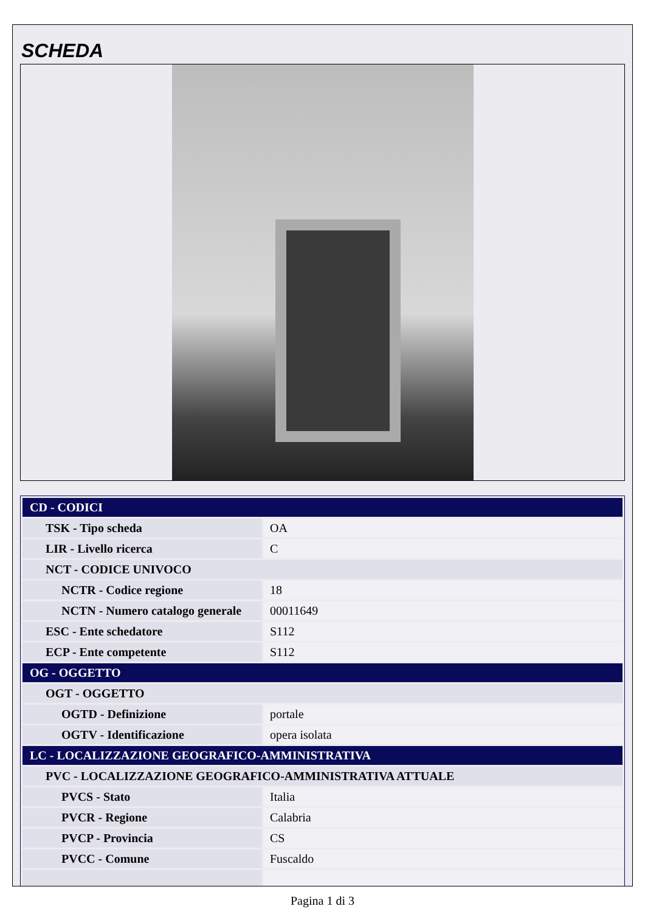SCHEDA
| CD - CODICI | |
| TSK - Tipo scheda | OA |
| LIR - Livello ricerca | C |
| NCT - CODICE UNIVOCO | |
| NCTR - Codice regione | 18 |
| NCTN - Numero catalogo generale | 00011649 |
| ESC - Ente schedatore | S112 |
| ECP - Ente competente | S112 |
| OG - OGGETTO | |
| OGT - OGGETTO | |
| OGTD - Definizione | portale |
| OGTV - Identificazione | opera isolata |
| LC - LOCALIZZAZIONE GEOGRAFICO-AMMINISTRATIVA | |
| PVC - LOCALIZZAZIONE GEOGRAFICO-AMMINISTRATIVA ATTUALE | |
| PVCS - Stato | Italia |
| PVCR - Regione | Calabria |
| PVCP - Provincia | CS |
| PVCC - Comune | Fuscaldo |
Pagina 1 di 3